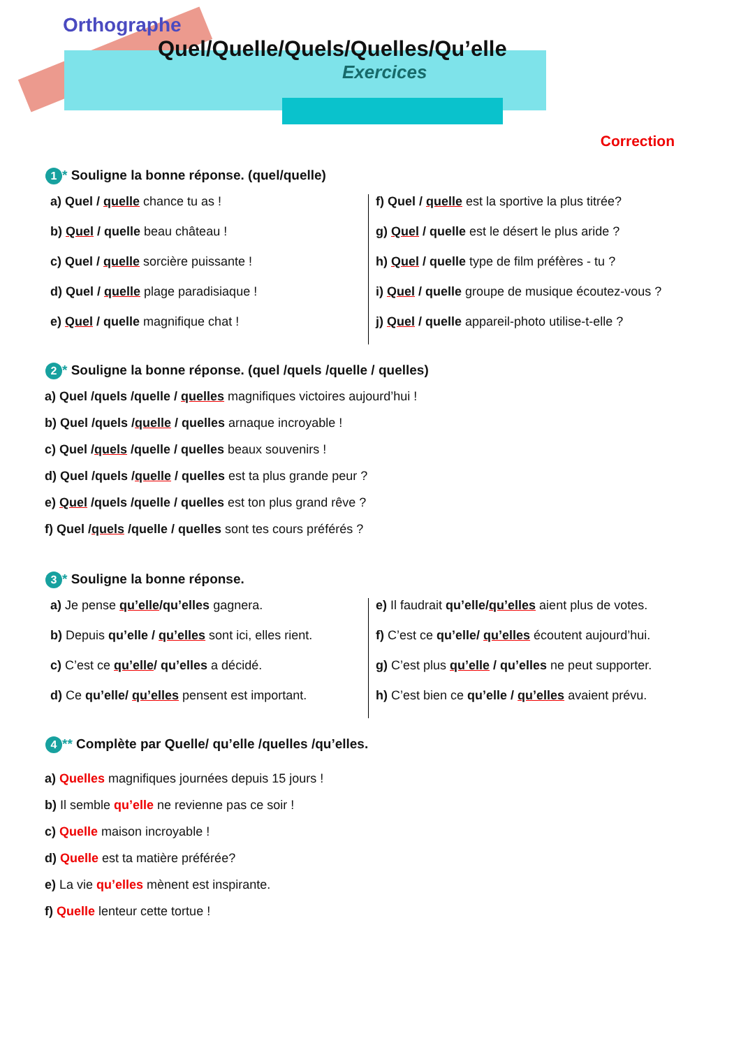Orthographe
Quel/Quelle/Quels/Quelles/Qu’elle
Exercices
Correction
1 * Souligne la bonne réponse. (quel/quelle)
a) Quel / quelle chance tu as !
b) Quel / quelle beau château !
c) Quel / quelle sorcière puissante !
d) Quel / quelle plage paradisiaque !
e) Quel / quelle magnifique chat !
f) Quel / quelle est la sportive la plus titrée?
g) Quel / quelle est le désert le plus aride ?
h) Quel / quelle type de film préfères - tu ?
i) Quel / quelle groupe de musique écoutez-vous ?
j) Quel / quelle appareil-photo utilise-t-elle ?
2 * Souligne la bonne réponse. (quel /quels /quelle / quelles)
a) Quel /quels /quelle / quelles magnifiques victoires aujourd’hui !
b) Quel /quels /quelle / quelles arnaque incroyable !
c) Quel /quels /quelle / quelles beaux souvenirs !
d) Quel /quels /quelle / quelles est ta plus grande peur ?
e) Quel /quels /quelle / quelles est ton plus grand rêve ?
f) Quel /quels /quelle / quelles sont tes cours préférés ?
3 * Souligne la bonne réponse.
a) Je pense qu’elle/qu’elles gagnera.
b) Depuis qu’elle / qu’elles sont ici, elles rient.
c) C’est ce qu’elle/ qu’elles a décidé.
d) Ce qu’elle/ qu’elles pensent est important.
e) Il faudrait qu’elle/qu’elles aient plus de votes.
f) C’est ce qu’elle/ qu’elles écoutent aujourd’hui.
g) C’est plus qu’elle / qu’elles ne peut supporter.
h) C’est bien ce qu’elle / qu’elles avaient prévu.
4 ** Complète par Quelle/ qu’elle /quelles /qu’elles.
a) Quelles magnifiques journées depuis 15 jours !
b) Il semble qu’elle ne revienne pas ce soir !
c) Quelle maison incroyable !
d) Quelle est ta matière préférée?
e) La vie qu’elles mènent est inspirante.
f) Quelle lenteur cette tortue !